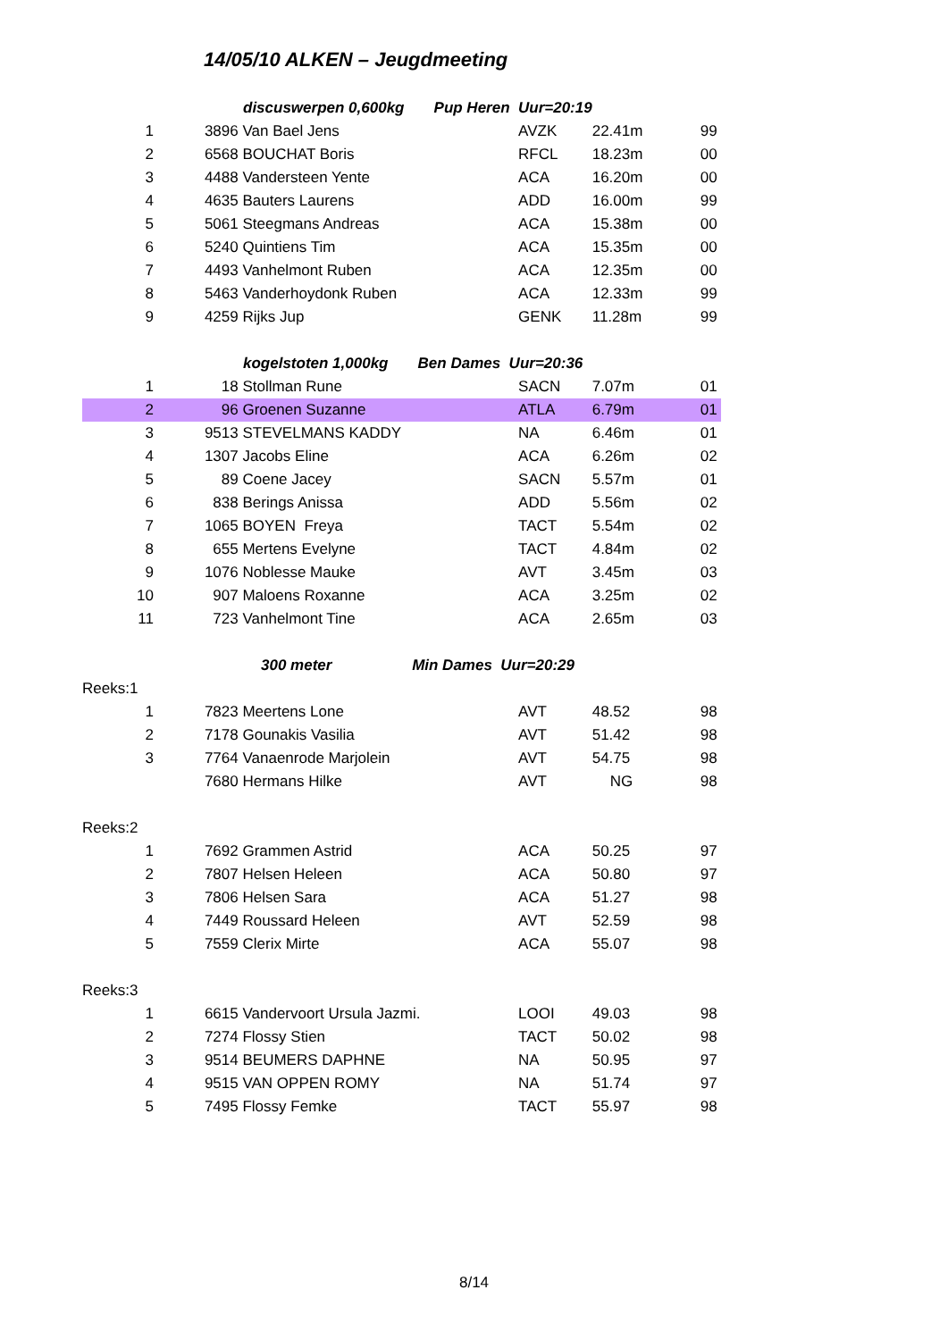14/05/10 ALKEN – Jeugdmeeting
| | discuswerpen 0,600kg Pup Heren Uur=20:19 | | | | | |
| 1 | 3896 | Van Bael Jens | AVZK | 22.41m | 99 | |
| 2 | 6568 | BOUCHAT Boris | RFCL | 18.23m | 00 | |
| 3 | 4488 | Vandersteen Yente | ACA | 16.20m | 00 | |
| 4 | 4635 | Bauters Laurens | ADD | 16.00m | 99 | |
| 5 | 5061 | Steegmans Andreas | ACA | 15.38m | 00 | |
| 6 | 5240 | Quintiens Tim | ACA | 15.35m | 00 | |
| 7 | 4493 | Vanhelmont Ruben | ACA | 12.35m | 00 | |
| 8 | 5463 | Vanderhoydonk Ruben | ACA | 12.33m | 99 | |
| 9 | 4259 | Rijks Jup | GENK | 11.28m | 99 | |
| | kogelstoten 1,000kg Ben Dames Uur=20:36 | | | | | |
| 1 | 18 | Stollman Rune | SACN | 7.07m | 01 | |
| 2 | 96 | Groenen Suzanne | ATLA | 6.79m | 01 | |
| 3 | 9513 | STEVELMANS KADDY | NA | 6.46m | 01 | |
| 4 | 1307 | Jacobs Eline | ACA | 6.26m | 02 | |
| 5 | 89 | Coene Jacey | SACN | 5.57m | 01 | |
| 6 | 838 | Berings Anissa | ADD | 5.56m | 02 | |
| 7 | 1065 | BOYEN Freya | TACT | 5.54m | 02 | |
| 8 | 655 | Mertens Evelyne | TACT | 4.84m | 02 | |
| 9 | 1076 | Noblesse Mauke | AVT | 3.45m | 03 | |
| 10 | 907 | Maloens Roxanne | ACA | 3.25m | 02 | |
| 11 | 723 | Vanhelmont Tine | ACA | 2.65m | 03 | |
| | 300 meter Min Dames Uur=20:29 | | | | | |
| Reeks:1 | | | | | | |
| 1 | 7823 | Meertens Lone | AVT | 48.52 | 98 | |
| 2 | 7178 | Gounakis Vasilia | AVT | 51.42 | 98 | |
| 3 | 7764 | Vanaenrode Marjolein | AVT | 54.75 | 98 | |
| | 7680 | Hermans Hilke | AVT | NG | 98 | |
| Reeks:2 | | | | | | |
| 1 | 7692 | Grammen Astrid | ACA | 50.25 | 97 | |
| 2 | 7807 | Helsen Heleen | ACA | 50.80 | 97 | |
| 3 | 7806 | Helsen Sara | ACA | 51.27 | 98 | |
| 4 | 7449 | Roussard Heleen | AVT | 52.59 | 98 | |
| 5 | 7559 | Clerix Mirte | ACA | 55.07 | 98 | |
| Reeks:3 | | | | | | |
| 1 | 6615 | Vandervoort Ursula Jazmi. | LOOI | 49.03 | 98 | |
| 2 | 7274 | Flossy Stien | TACT | 50.02 | 98 | |
| 3 | 9514 | BEUMERS DAPHNE | NA | 50.95 | 97 | |
| 4 | 9515 | VAN OPPEN ROMY | NA | 51.74 | 97 | |
| 5 | 7495 | Flossy Femke | TACT | 55.97 | 98 | |
8/14